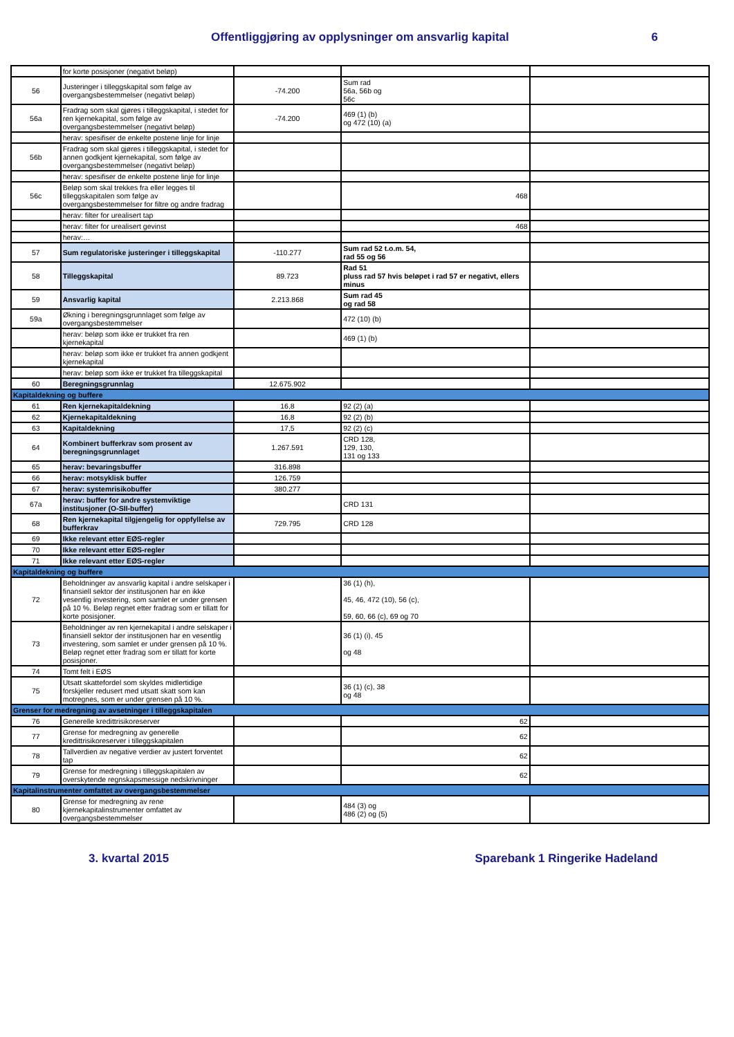Offentliggjøring av opplysninger om ansvarlig kapital 6
| | for korte posisjoner (negativt beløp) | | | |
| 56 | Justeringer i tilleggskapital som følge av overgangsbestemmelser (negativt beløp) | -74.200 | Sum rad 56a, 56b og 56c | |
| 56a | Fradrag som skal gjøres i tilleggskapital, i stedet for ren kjernekapital, som følge av overgangsbestemmelser (negativt beløp) | -74.200 | 469 (1) (b) og 472 (10) (a) | |
| | herav: spesifiser de enkelte postene linje for linje | | | |
| 56b | Fradrag som skal gjøres i tilleggskapital, i stedet for annen godkjent kjernekapital, som følge av overgangsbestemmelser (negativt beløp) | | | |
| | herav: spesifiser de enkelte postene linje for linje | | | |
| 56c | Beløp som skal trekkes fra eller legges til tilleggskapitalen som følge av overgangsbestemmelser for filtre og andre fradrag | | 468 | |
| | herav: filter for urealisert tap | | | |
| | herav: filter for urealisert gevinst | | 468 | |
| | herav:… | | | |
| 57 | Sum regulatoriske justeringer i tilleggskapital | -110.277 | Sum rad 52 t.o.m. 54, rad 55 og 56 | |
| 58 | Tilleggskapital | 89.723 | Rad 51 pluss rad 57 hvis beløpet i rad 57 er negativt, ellers minus | |
| 59 | Ansvarlig kapital | 2.213.868 | Sum rad 45 og rad 58 | |
| 59a | Økning i beregningsgrunnlaget som følge av overgangsbestemmelser | | 472 (10) (b) | |
| | herav: beløp som ikke er trukket fra ren kjernekapital | | 469 (1) (b) | |
| | herav: beløp som ikke er trukket fra annen godkjent kjernekapital | | | |
| | herav: beløp som ikke er trukket fra tilleggskapital | | | |
| 60 | Beregningsgrunnlag | 12.675.902 | | |
| Kapitaldekning og buffere | | | | |
| 61 | Ren kjernekapitaldekning | 16,8 | 92 (2) (a) | |
| 62 | Kjernekapitaldekning | 16,8 | 92 (2) (b) | |
| 63 | Kapitaldekning | 17,5 | 92 (2) (c) | |
| 64 | Kombinert bufferkrav som prosent av beregningsgrunnlaget | 1.267.591 | CRD 128, 129, 130, 131 og 133 | |
| 65 | herav: bevaringsbuffer | 316.898 | | |
| 66 | herav: motsyklisk buffer | 126.759 | | |
| 67 | herav: systemrisikobuffer | 380.277 | | |
| 67a | herav: buffer for andre systemviktige institusjoner (O-SII-buffer) | | CRD 131 | |
| 68 | Ren kjernekapital tilgjengelig for oppfyllelse av bufferkrav | 729.795 | CRD 128 | |
| 69 | Ikke relevant etter EØS-regler | | | |
| 70 | Ikke relevant etter EØS-regler | | | |
| 71 | Ikke relevant etter EØS-regler | | | |
| Kapitaldekning og buffere | | | | |
| 72 | Beholdninger av ansvarlig kapital i andre selskaper i finansiell sektor der institusjonen har en ikke vesentlig investering, som samlet er under grensen på 10 %. Beløp regnet etter fradrag som er tillatt for korte posisjoner. | | 36 (1) (h), 45, 46, 472 (10), 56 (c), 59, 60, 66 (c), 69 og 70 | |
| 73 | Beholdninger av ren kjernekapital i andre selskaper i finansiell sektor der institusjonen har en vesentlig investering, som samlet er under grensen på 10 %. Beløp regnet etter fradrag som er tillatt for korte posisjoner. | | 36 (1) (i), 45 og 48 | |
| 74 | Tomt felt i EØS | | | |
| 75 | Utsatt skattefordel som skyldes midlertidige forskjeller redusert med utsatt skatt som kan motregnes, som er under grensen på 10 %. | | 36 (1) (c), 38 og 48 | |
| Grenser for medregning av avsetninger i tilleggskapitalen | | | | |
| 76 | Generelle kredittrisikoreserver | | 62 | |
| 77 | Grense for medregning av generelle kredittrisikoreserver i tilleggskapitalen | | 62 | |
| 78 | Tallverdien av negative verdier av justert forventet tap | | 62 | |
| 79 | Grense for medregning i tilleggskapitalen av overskytende regnskapsmessige nedskrivninger | | 62 | |
| Kapitalinstrumenter omfattet av overgangsbestemmelser | | | | |
| 80 | Grense for medregning av rene kjernekapitalinstrumenter omfattet av overgangsbestemmelser | | 484 (3) og 486 (2) og (5) | |
3. kvartal 2015 Sparebank 1 Ringerike Hadeland